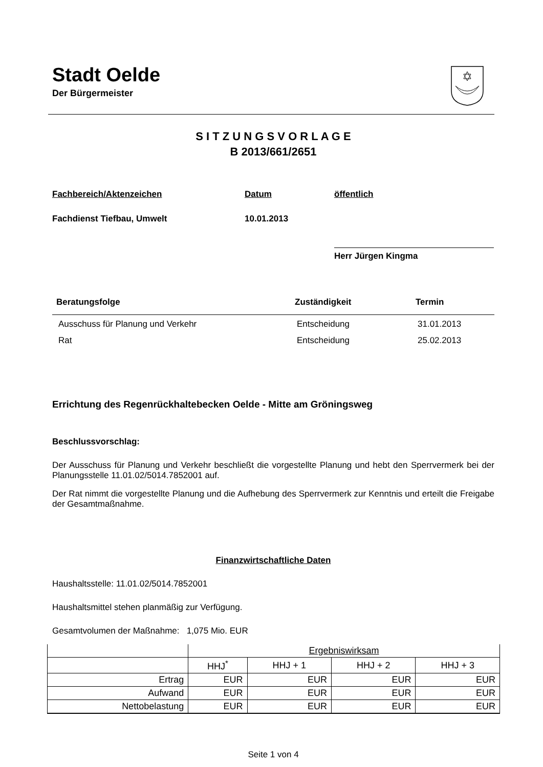Stadt Oelde
Der Bürgermeister
S I T Z U N G S V O R L A G E
B 2013/661/2651
Fachbereich/Aktenzeichen Datum öffentlich
Fachdienst Tiefbau, Umwelt 10.01.2013
Herr Jürgen Kingma
| Beratungsfolge | Zuständigkeit | Termin |
| --- | --- | --- |
| Ausschuss für Planung und Verkehr | Entscheidung | 31.01.2013 |
| Rat | Entscheidung | 25.02.2013 |
Errichtung des Regenrückhaltebecken Oelde - Mitte am Gröningsweg
Beschlussvorschlag:
Der Ausschuss für Planung und Verkehr beschließt die vorgestellte Planung und hebt den Sperrvermerk bei der Planungsstelle 11.01.02/5014.7852001 auf.
Der Rat nimmt die vorgestellte Planung und die Aufhebung des Sperrvermerk zur Kenntnis und erteilt die Freigabe der Gesamtmaßnahme.
Finanzwirtschaftliche Daten
Haushaltsstelle: 11.01.02/5014.7852001
Haushaltsmittel stehen planmäßig zur Verfügung.
Gesamtvolumen der Maßnahme: 1,075 Mio. EUR
| | Ergebniswirksam | | | |
| | HHJ<sup>*</sup> | HHJ + 1 | HHJ + 2 | HHJ + 3 |
| Ertrag | EUR | EUR | EUR | EUR |
| Aufwand | EUR | EUR | EUR | EUR |
| Nettobelastung | EUR | EUR | EUR | EUR |
Seite 1 von 4